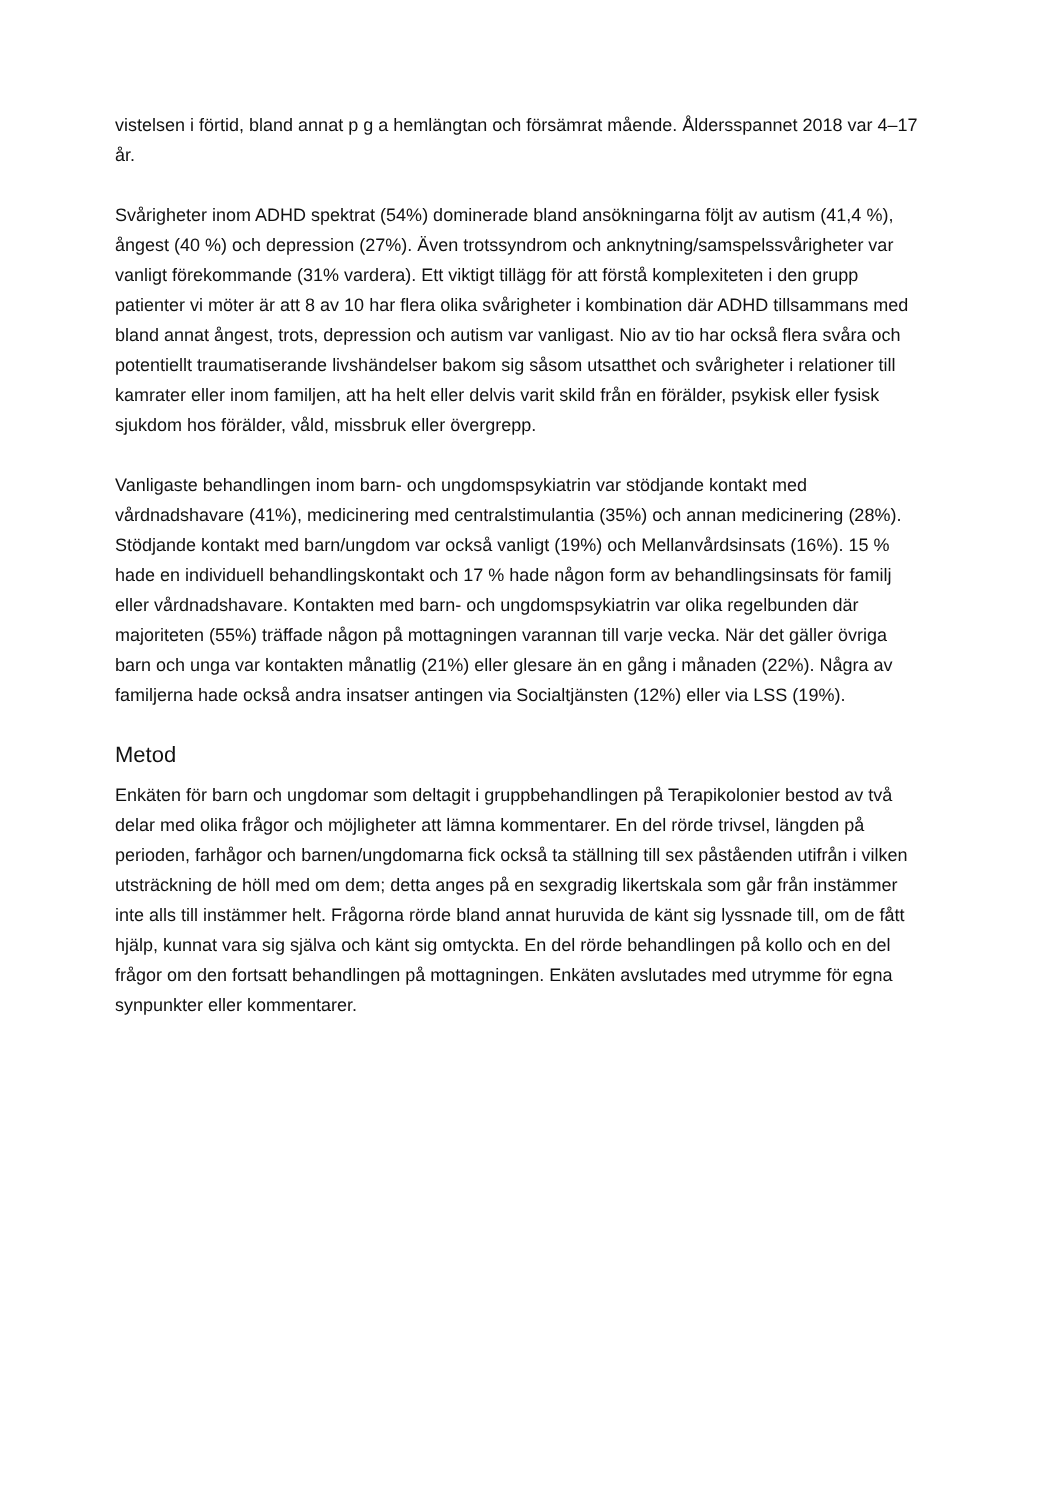vistelsen i förtid, bland annat p g a hemlängtan och försämrat mående. Åldersspannet 2018 var 4–17 år.
Svårigheter inom ADHD spektrat (54%) dominerade bland ansökningarna följt av autism (41,4 %), ångest (40 %) och depression (27%). Även trotssyndrom och anknytning/samspelssvårigheter var vanligt förekommande (31% vardera). Ett viktigt tillägg för att förstå komplexiteten i den grupp patienter vi möter är att 8 av 10 har flera olika svårigheter i kombination där ADHD tillsammans med bland annat ångest, trots, depression och autism var vanligast. Nio av tio har också flera svåra och potentiellt traumatiserande livshändelser bakom sig såsom utsatthet och svårigheter i relationer till kamrater eller inom familjen, att ha helt eller delvis varit skild från en förälder, psykisk eller fysisk sjukdom hos förälder, våld, missbruk eller övergrepp.
Vanligaste behandlingen inom barn- och ungdomspsykiatrin var stödjande kontakt med vårdnadshavare (41%), medicinering med centralstimulantia (35%) och annan medicinering (28%). Stödjande kontakt med barn/ungdom var också vanligt (19%) och Mellanvårdsinsats (16%). 15 % hade en individuell behandlingskontakt och 17 % hade någon form av behandlingsinsats för familj eller vårdnadshavare. Kontakten med barn- och ungdomspsykiatrin var olika regelbunden där majoriteten (55%) träffade någon på mottagningen varannan till varje vecka. När det gäller övriga barn och unga var kontakten månatlig (21%) eller glesare än en gång i månaden (22%). Några av familjerna hade också andra insatser antingen via Socialtjänsten (12%) eller via LSS (19%).
Metod
Enkäten för barn och ungdomar som deltagit i gruppbehandlingen på Terapikolonier bestod av två delar med olika frågor och möjligheter att lämna kommentarer. En del rörde trivsel, längden på perioden, farhågor och barnen/ungdomarna fick också ta ställning till sex påståenden utifrån i vilken utsträckning de höll med om dem; detta anges på en sexgradig likertskala som går från instämmer inte alls till instämmer helt. Frågorna rörde bland annat huruvida de känt sig lyssnade till, om de fått hjälp, kunnat vara sig själva och känt sig omtyckta. En del rörde behandlingen på kollo och en del frågor om den fortsatt behandlingen på mottagningen. Enkäten avslutades med utrymme för egna synpunkter eller kommentarer.